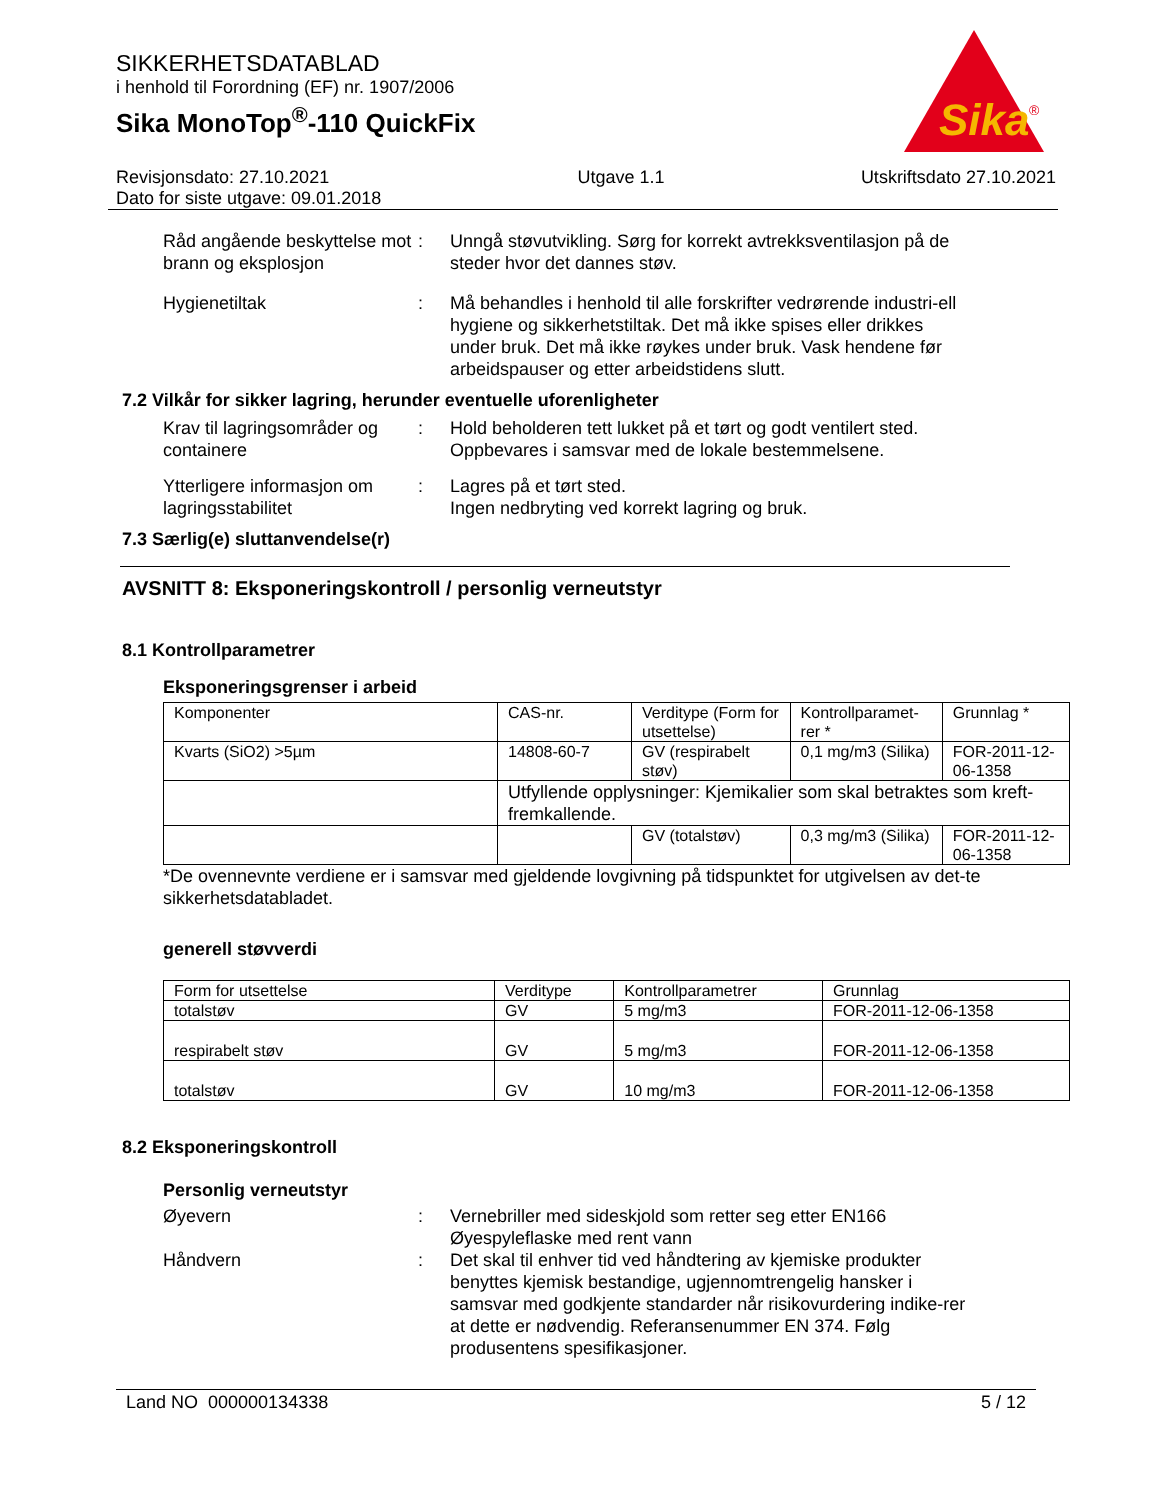SIKKERHETSDATABLAD
i henhold til Forordning (EF) nr. 1907/2006
Sika MonoTop<sup>®</sup>-110 QuickFix
Sika
®
Revisjonsdato: 27.10.2021
Dato for siste utgave: 09.01.2018
Utgave 1.1 Utskriftsdato 27.10.2021
Råd angående beskyttelse mot brann og eksplosjon
: Unngå støvutvikling. Sørg for korrekt avtrekksventilasjon på de steder hvor det dannes støv.
Hygienetiltak : Må behandles i henhold til alle forskrifter vedrørende industri-ell hygiene og sikkerhetstiltak. Det må ikke spises eller drikkes under bruk. Det må ikke røykes under bruk. Vask hendene før arbeidspauser og etter arbeidstidens slutt.
7.2 Vilkår for sikker lagring, herunder eventuelle uforenligheter
Krav til lagringsområder og containere
: Hold beholderen tett lukket på et tørt og godt ventilert sted. Oppbevares i samsvar med de lokale bestemmelsene.
Ytterligere informasjon om lagringsstabilitet
: Lagres på et tørt sted.
Ingen nedbryting ved korrekt lagring og bruk.
7.3 Særlig(e) sluttanvendelse(r)
AVSNITT 8: Eksponeringskontroll / personlig verneutstyr
8.1 Kontrollparametrer
Eksponeringsgrenser i arbeid
| Komponenter | CAS-nr. | Verditype (Form for utsettelse) | Kontrollparamet-rer * | Grunnlag * |
| --- | --- | --- | --- | --- |
| Kvarts (SiO2) >5µm | 14808-60-7 | GV (respirabelt støv) | 0,1 mg/m3 (Silika) | FOR-2011-12-06-1358 |
| | Utfyllende opplysninger: Kjemikalier som skal betraktes som kreft-fremkallende. | | | |
| | | GV (totalstøv) | 0,3 mg/m3 (Silika) | FOR-2011-12-06-1358 |
*De ovennevnte verdiene er i samsvar med gjeldende lovgivning på tidspunktet for utgivelsen av det-te sikkerhetsdatabladet.
generell støvverdi
| Form for utsettelse | Verditype | Kontrollparametrer | Grunnlag |
| --- | --- | --- | --- |
| totalstøv | GV | 5 mg/m3 | FOR-2011-12-06-1358 |
| respirabelt støv | GV | 5 mg/m3 | FOR-2011-12-06-1358 |
| totalstøv | GV | 10 mg/m3 | FOR-2011-12-06-1358 |
8.2 Eksponeringskontroll
Personlig verneutstyr
Øyevern : Vernebriller med sideskjold som retter seg etter EN166
Øyespyleflaske med rent vann
Håndvern : Det skal til enhver tid ved håndtering av kjemiske produkter benyttes kjemisk bestandige, ugjennomtrengelig hansker i samsvar med godkjente standarder når risikovurdering indike-rer at dette er nødvendig. Referansenummer EN 374. Følg produsentens spesifikasjoner.
Land NO 000000134338 5 / 12